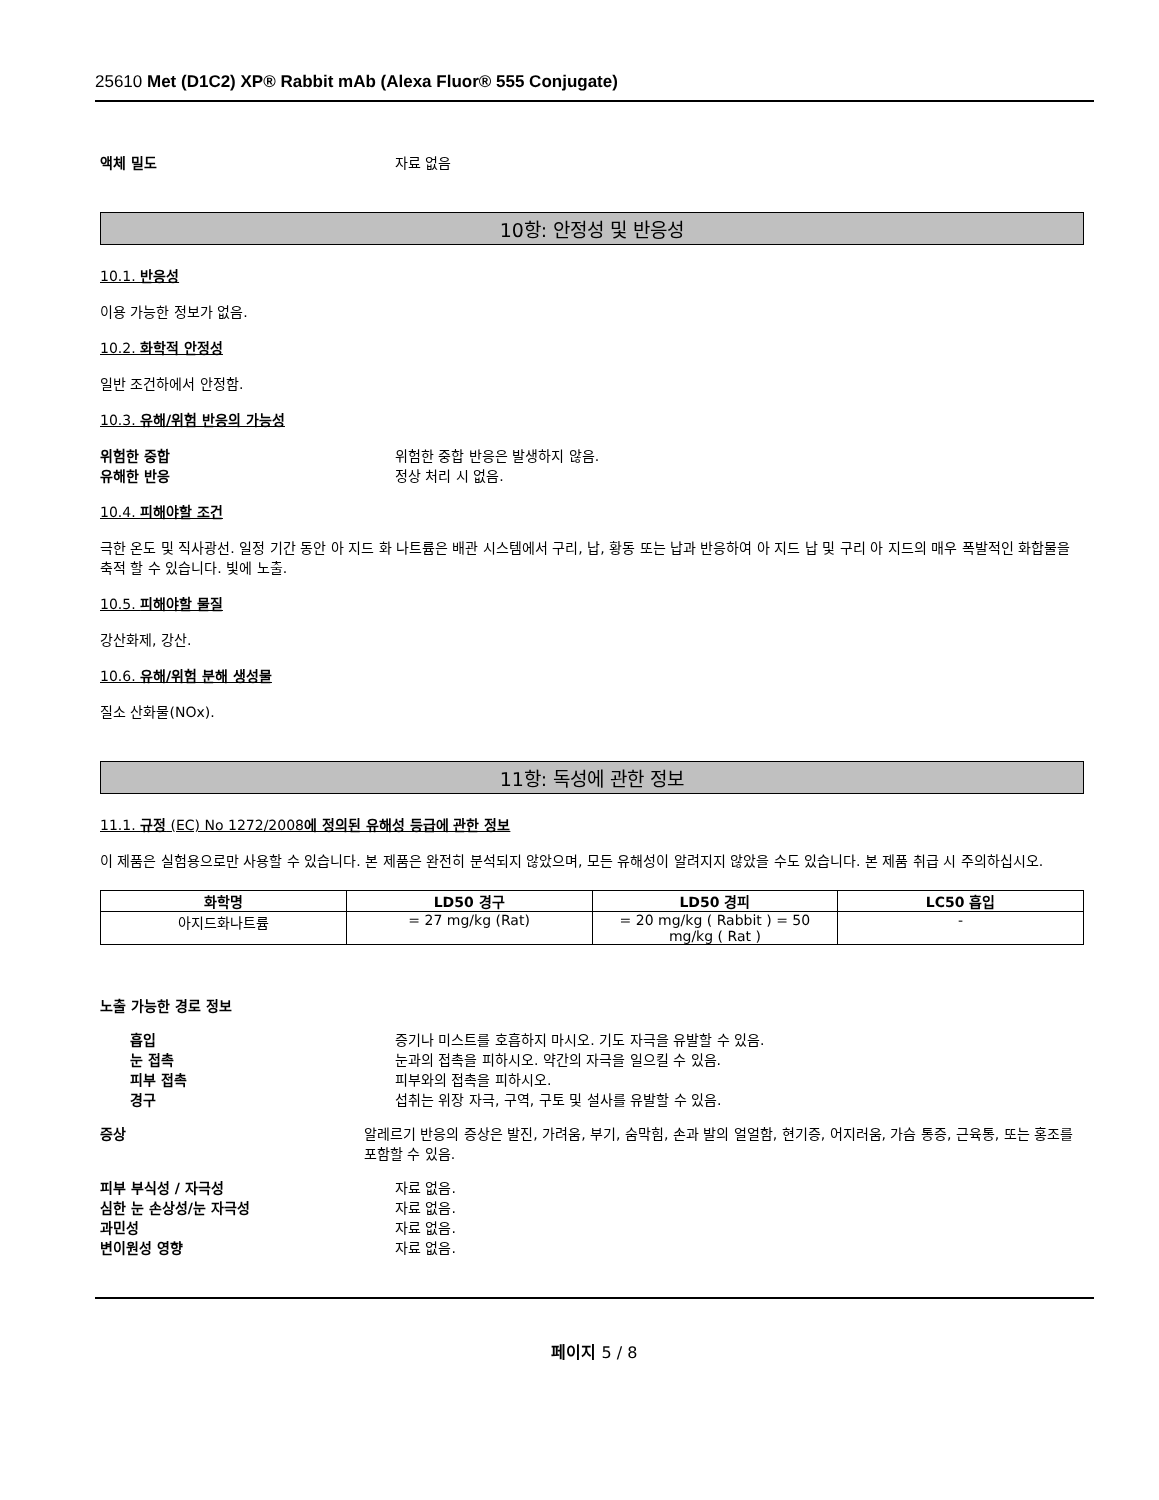25610 Met (D1C2) XP® Rabbit mAb (Alexa Fluor® 555 Conjugate)
액체 밀도 자료 없음
10항: 안정성 및 반응성
10.1. 반응성
이용 가능한 정보가 없음.
10.2. 화학적 안정성
일반 조건하에서 안정함.
10.3. 유해/위험 반응의 가능성
위험한 중합 위험한 중합 반응은 발생하지 않음.
유해한 반응 정상 처리 시 없음.
10.4. 피해야할 조건
극한 온도 및 직사광선. 일정 기간 동안 아 지드 화 나트륨은 배관 시스템에서 구리, 납, 황동 또는 납과 반응하여 아 지드 납 및 구리 아 지드의 매우 폭발적인 화합물을 축적 할 수 있습니다. 빛에 노출.
10.5. 피해야할 물질
강산화제, 강산.
10.6. 유해/위험 분해 생성물
질소 산화물(NOx).
11항: 독성에 관한 정보
11.1. 규정 (EC) No 1272/2008에 정의된 유해성 등급에 관한 정보
이 제품은 실험용으로만 사용할 수 있습니다. 본 제품은 완전히 분석되지 않았으며, 모든 유해성이 알려지지 않았을 수도 있습니다. 본 제품 취급 시 주의하십시오.
| 화학명 | LD50 경구 | LD50 경피 | LC50 흡입 |
| --- | --- | --- | --- |
| 아지드화나트륨 | = 27 mg/kg (Rat) | = 20 mg/kg ( Rabbit ) = 50 mg/kg ( Rat ) | - |
노출 가능한 경로 정보
흡입 증기나 미스트를 호흡하지 마시오. 기도 자극을 유발할 수 있음.
눈 접촉 눈과의 접촉을 피하시오. 약간의 자극을 일으킬 수 있음.
피부 접촉 피부와의 접촉을 피하시오.
경구 섭취는 위장 자극, 구역, 구토 및 설사를 유발할 수 있음.
증상 알레르기 반응의 증상은 발진, 가려움, 부기, 숨막힘, 손과 발의 얼얼함, 현기증, 어지러움, 가슴 통증, 근육통, 또는 홍조를 포함할 수 있음.
피부 부식성 / 자극성 자료 없음.
심한 눈 손상성/눈 자극성 자료 없음.
과민성 자료 없음.
변이원성 영향 자료 없음.
페이지 5 / 8